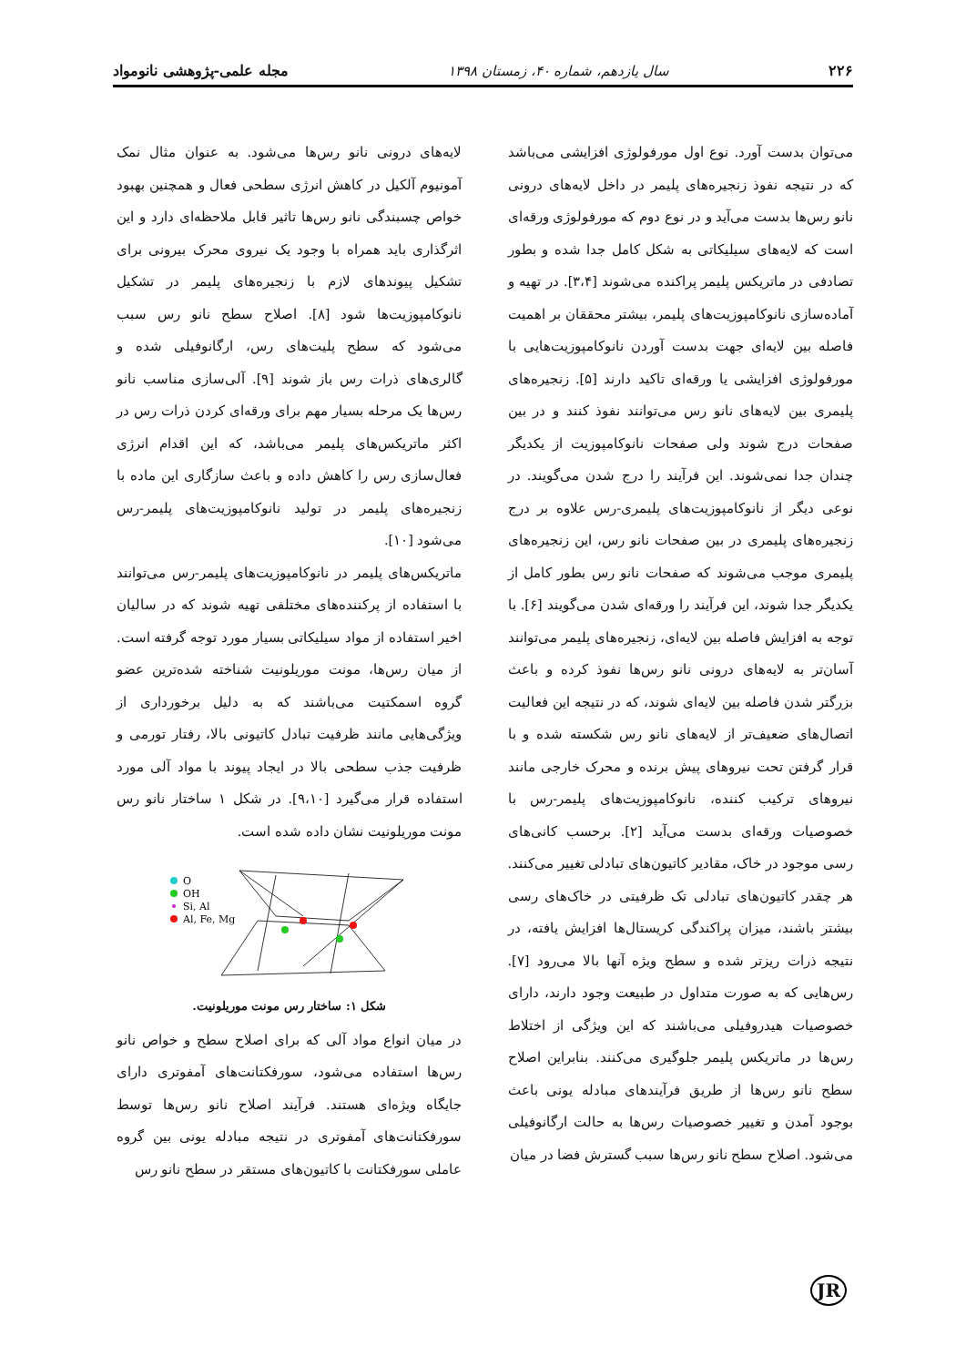۲۲۶ سال یازدهم، شماره ۴۰، زمستان ۱۳۹۸ مجله علمی-پژوهشی نانومواد
می‌توان بدست آورد. نوع اول مورفولوژی افزایشی می‌باشد که در نتیجه نفوذ زنجیره‌های پلیمر در داخل لایه‌های درونی نانو رس‌ها بدست می‌آید و در نوع دوم که مورفولوژی ورقه‌ای است که لایه‌های سیلیکاتی به شکل کامل جدا شده و بطور تصادفی در ماتریکس پلیمر پراکنده می‌شوند [۳،۴]. در تهیه و آماده‌سازی نانوکامپوزیت‌های پلیمر، بیشتر محققان بر اهمیت فاصله بین لایه‌ای جهت بدست آوردن نانوکامپوزیت‌هایی با مورفولوژی افزایشی یا ورقه‌ای تاکید دارند [۵]. زنجیره‌های پلیمری بین لایه‌های نانو رس می‌توانند نفوذ کنند و در بین صفحات درج شوند ولی صفحات نانوکامپوزیت از یکدیگر چندان جدا نمی‌شوند. این فرآیند را درج شدن می‌گویند. در نوعی دیگر از نانوکامپوزیت‌های پلیمری-رس علاوه بر درج زنجیره‌های پلیمری در بین صفحات نانو رس، این زنجیره‌های پلیمری موجب می‌شوند که صفحات نانو رس بطور کامل از یکدیگر جدا شوند، این فرآیند را ورقه‌ای شدن می‌گویند [۶]. با توجه به افزایش فاصله بین لایه‌ای، زنجیره‌های پلیمر می‌توانند آسان‌تر به لایه‌های درونی نانو رس‌ها نفوذ کرده و باعث بزرگتر شدن فاصله بین لایه‌ای شوند، که در نتیجه این فعالیت اتصال‌های ضعیف‌تر از لایه‌های نانو رس شکسته شده و با قرار گرفتن تحت نیروهای پیش برنده و محرک خارجی مانند نیروهای ترکیب کننده، نانوکامپوزیت‌های پلیمر-رس با خصوصیات ورقه‌ای بدست می‌آید [۲]. برحسب کانی‌های رسی موجود در خاک، مقادیر کاتیون‌های تبادلی تغییر می‌کنند. هر چقدر کاتیون‌های تبادلی تک ظرفیتی در خاک‌های رسی بیشتر باشند، میزان پراکندگی کریستال‌ها افزایش یافته، در نتیجه ذرات ریزتر شده و سطح ویژه آنها بالا می‌رود [۷]. رس‌هایی که به صورت متداول در طبیعت وجود دارند، دارای خصوصیات هیدروفیلی می‌باشند که این ویژگی از اختلاط رس‌ها در ماتریکس پلیمر جلوگیری می‌کنند. بنابراین اصلاح سطح نانو رس‌ها از طریق فرآیندهای مبادله یونی باعث بوجود آمدن و تغییر خصوصیات رس‌ها به حالت ارگانوفیلی می‌شود. اصلاح سطح نانو رس‌ها سبب گسترش فضا در میان
لایه‌های درونی نانو رس‌ها می‌شود. به عنوان مثال نمک آمونیوم آلکیل در کاهش انرژی سطحی فعال و همچنین بهبود خواص چسبندگی نانو رس‌ها تاثیر قابل ملاحظه‌ای دارد و این اثرگذاری باید همراه با وجود یک نیروی محرک بیرونی برای تشکیل پیوندهای لازم با زنجیره‌های پلیمر در تشکیل نانوکامپوزیت‌ها شود [۸]. اصلاح سطح نانو رس سبب می‌شود که سطح پلیت‌های رس، ارگانوفیلی شده و گالری‌های ذرات رس باز شوند [۹]. آلی‌سازی مناسب نانو رس‌ها یک مرحله بسیار مهم برای ورقه‌ای کردن ذرات رس در اکثر ماتریکس‌های پلیمر می‌باشد، که این اقدام انرژی فعال‌سازی رس را کاهش داده و باعث سازگاری این ماده با زنجیره‌های پلیمر در تولید نانوکامپوزیت‌های پلیمر-رس می‌شود [۱۰].
ماتریکس‌های پلیمر در نانوکامپوزیت‌های پلیمر-رس می‌توانند با استفاده از پرکننده‌های مختلفی تهیه شوند که در سالیان اخیر استفاده از مواد سیلیکاتی بسیار مورد توجه گرفته است. از میان رس‌ها، مونت موریلونیت شناخته شده‌ترین عضو گروه اسمکتیت می‌باشند که به دلیل برخورداری از ویژگی‌هایی مانند ظرفیت تبادل کاتیونی بالا، رفتار تورمی و ظرفیت جذب سطحی بالا در ایجاد پیوند با مواد آلی مورد استفاده قرار می‌گیرد [۹،۱۰]. در شکل ۱ ساختار نانو رس مونت موریلونیت نشان داده شده است.
O
OH
Si, Al
Al, Fe, Mg
شکل ۱: ساختار رس مونت موریلونیت.
در میان انواع مواد آلی که برای اصلاح سطح و خواص نانو رس‌ها استفاده می‌شود، سورفکتانت‌های آمفوتری دارای جایگاه ویژه‌ای هستند. فرآیند اصلاح نانو رس‌ها توسط سورفکتانت‌های آمفوتری در نتیجه مبادله یونی بین گروه عاملی سورفکتانت با کاتیون‌های مستقر در سطح نانو رس
JR